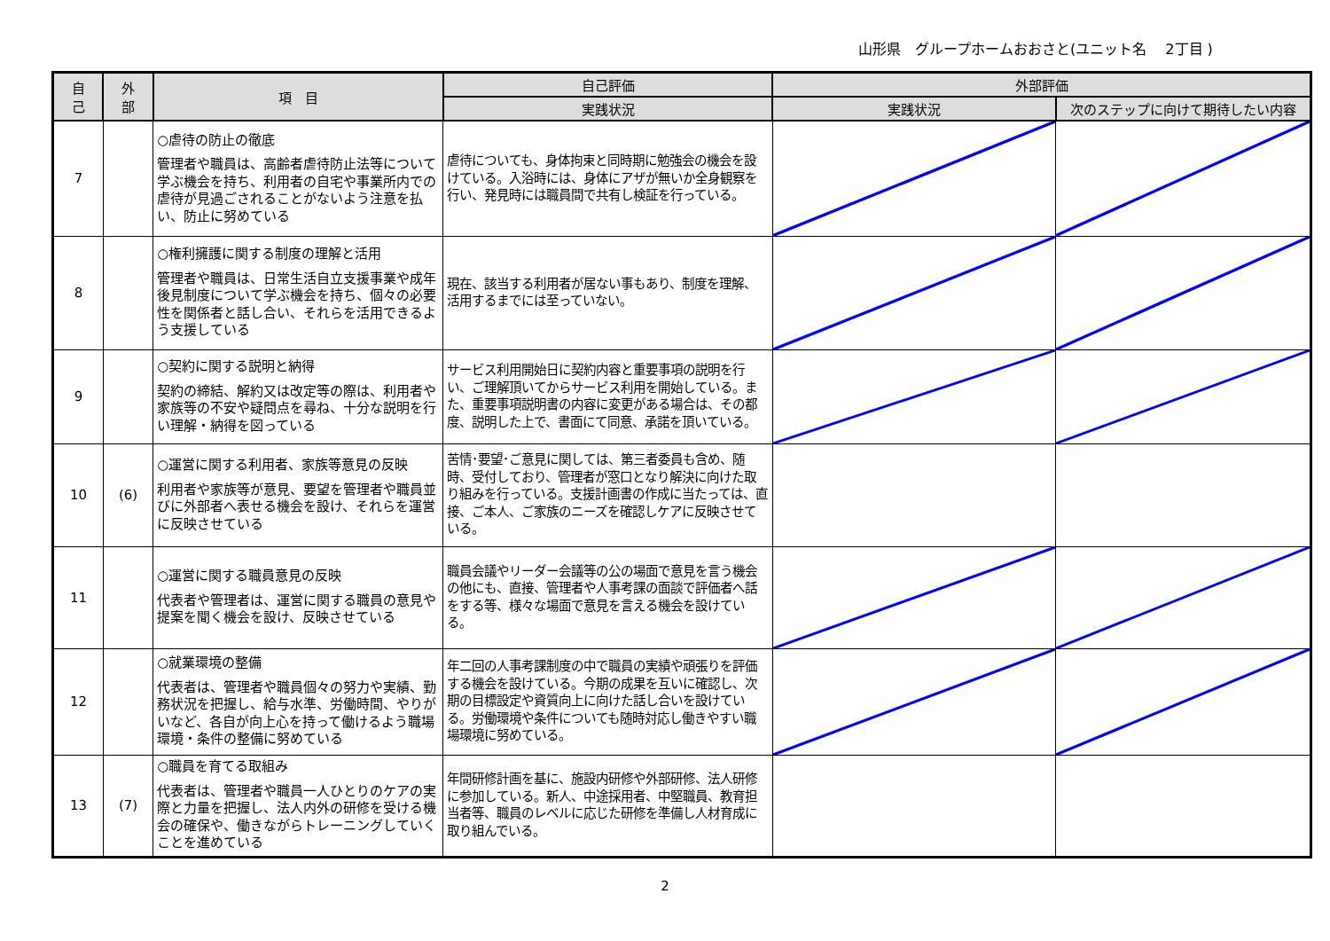山形県　グループホームおおさと(ユニット名　 2丁目 )
| 自 己 | 外 部 | 項 目 | 自己評価 | 外部評価 | |
| --- | --- | --- | --- | --- | --- |
| | | | 実践状況 | 実践状況 | 次のステップに向けて期待したい内容 |
| 7 | | ○虐待の防止の徹底 管理者や職員は、高齢者虐待防止法等について学ぶ機会を持ち、利用者の自宅や事業所内での虐待が見過ごされることがないよう注意を払い、防止に努めている | 虐待についても、身体拘束と同時期に勉強会の機会を設けている。入浴時には、身体にアザが無いか全身観察を行い、発見時には職員間で共有し検証を行っている。 | | |
| 8 | | ○権利擁護に関する制度の理解と活用 管理者や職員は、日常生活自立支援事業や成年後見制度について学ぶ機会を持ち、個々の必要性を関係者と話し合い、それらを活用できるよう支援している | 現在、該当する利用者が居ない事もあり、制度を理解、活用するまでには至っていない。 | | |
| 9 | | ○契約に関する説明と納得 契約の締結、解約又は改定等の際は、利用者や家族等の不安や疑問点を尋ね、十分な説明を行い理解・納得を図っている | サービス利用開始日に契約内容と重要事項の説明を行い、ご理解頂いてからサービス利用を開始している。また、重要事項説明書の内容に変更がある場合は、その都度、説明した上で、書面にて同意、承諾を頂いている。 | | |
| 10 | (6) | ○運営に関する利用者、家族等意見の反映 利用者や家族等が意見、要望を管理者や職員並びに外部者へ表せる機会を設け、それらを運営に反映させている | 苦情･要望･ご意見に関しては、第三者委員も含め、随時、受付しており、管理者が窓口となり解決に向けた取り組みを行っている。支援計画書の作成に当たっては、直接、ご本人、ご家族のニーズを確認しケアに反映させている。 | | |
| 11 | | ○運営に関する職員意見の反映 代表者や管理者は、運営に関する職員の意見や提案を聞く機会を設け、反映させている | 職員会議やリーダー会議等の公の場面で意見を言う機会の他にも、直接、管理者や人事考課の面談で評価者へ話をする等、様々な場面で意見を言える機会を設けている。 | | |
| 12 | | ○就業環境の整備 代表者は、管理者や職員個々の努力や実績、勤務状況を把握し、給与水準、労働時間、やりがいなど、各自が向上心を持って働けるよう職場環境・条件の整備に努めている | 年二回の人事考課制度の中で職員の実績や頑張りを評価する機会を設けている。今期の成果を互いに確認し、次期の目標設定や資質向上に向けた話し合いを設けている。労働環境や条件についても随時対応し働きやすい職場環境に努めている。 | | |
| 13 | (7) | ○職員を育てる取組み 代表者は、管理者や職員一人ひとりのケアの実際と力量を把握し、法人内外の研修を受ける機会の確保や、働きながらトレーニングしていくことを進めている | 年間研修計画を基に、施設内研修や外部研修、法人研修に参加している。新人、中途採用者、中堅職員、教育担当者等、職員のレベルに応じた研修を準備し人材育成に取り組んでいる。 | | |
2